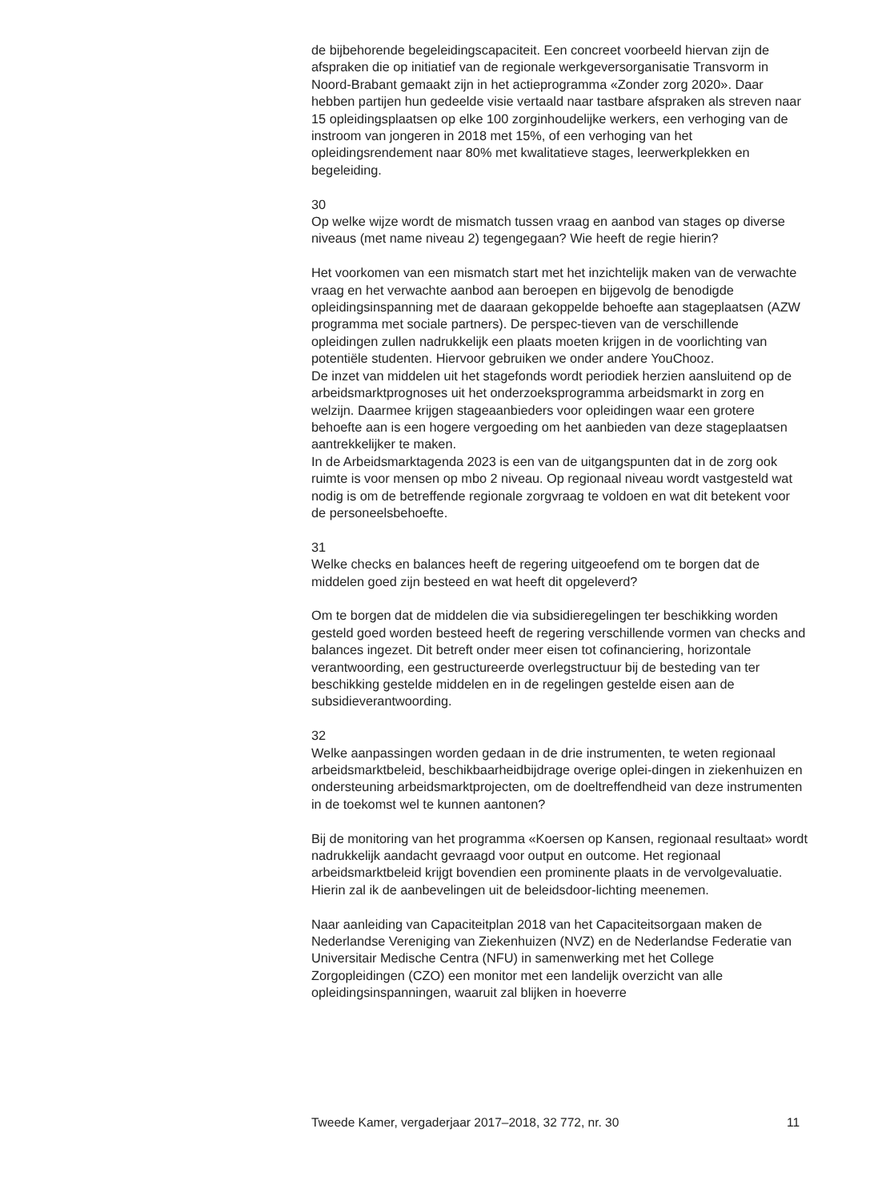de bijbehorende begeleidingscapaciteit. Een concreet voorbeeld hiervan zijn de afspraken die op initiatief van de regionale werkgeversorganisatie Transvorm in Noord-Brabant gemaakt zijn in het actieprogramma «Zonder zorg 2020». Daar hebben partijen hun gedeelde visie vertaald naar tastbare afspraken als streven naar 15 opleidingsplaatsen op elke 100 zorginhoudelijke werkers, een verhoging van de instroom van jongeren in 2018 met 15%, of een verhoging van het opleidingsrendement naar 80% met kwalitatieve stages, leerwerkplekken en begeleiding.
30
Op welke wijze wordt de mismatch tussen vraag en aanbod van stages op diverse niveaus (met name niveau 2) tegengegaan? Wie heeft de regie hierin?
Het voorkomen van een mismatch start met het inzichtelijk maken van de verwachte vraag en het verwachte aanbod aan beroepen en bijgevolg de benodigde opleidingsinspanning met de daaraan gekoppelde behoefte aan stageplaatsen (AZW programma met sociale partners). De perspec-tieven van de verschillende opleidingen zullen nadrukkelijk een plaats moeten krijgen in de voorlichting van potentiële studenten. Hiervoor gebruiken we onder andere YouChooz.
De inzet van middelen uit het stagefonds wordt periodiek herzien aansluitend op de arbeidsmarktprognoses uit het onderzoeksprogramma arbeidsmarkt in zorg en welzijn. Daarmee krijgen stageaanbieders voor opleidingen waar een grotere behoefte aan is een hogere vergoeding om het aanbieden van deze stageplaatsen aantrekkelijker te maken.
In de Arbeidsmarktagenda 2023 is een van de uitgangspunten dat in de zorg ook ruimte is voor mensen op mbo 2 niveau. Op regionaal niveau wordt vastgesteld wat nodig is om de betreffende regionale zorgvraag te voldoen en wat dit betekent voor de personeelsbehoefte.
31
Welke checks en balances heeft de regering uitgeoefend om te borgen dat de middelen goed zijn besteed en wat heeft dit opgeleverd?
Om te borgen dat de middelen die via subsidieregelingen ter beschikking worden gesteld goed worden besteed heeft de regering verschillende vormen van checks and balances ingezet. Dit betreft onder meer eisen tot cofinanciering, horizontale verantwoording, een gestructureerde overlegstructuur bij de besteding van ter beschikking gestelde middelen en in de regelingen gestelde eisen aan de subsidieverantwoording.
32
Welke aanpassingen worden gedaan in de drie instrumenten, te weten regionaal arbeidsmarktbeleid, beschikbaarheidbijdrage overige oplei-dingen in ziekenhuizen en ondersteuning arbeidsmarktprojecten, om de doeltreffendheid van deze instrumenten in de toekomst wel te kunnen aantonen?
Bij de monitoring van het programma «Koersen op Kansen, regionaal resultaat» wordt nadrukkelijk aandacht gevraagd voor output en outcome. Het regionaal arbeidsmarktbeleid krijgt bovendien een prominente plaats in de vervolgevaluatie. Hierin zal ik de aanbevelingen uit de beleidsdoor-lichting meenemen.
Naar aanleiding van Capaciteitplan 2018 van het Capaciteitsorgaan maken de Nederlandse Vereniging van Ziekenhuizen (NVZ) en de Nederlandse Federatie van Universitair Medische Centra (NFU) in samenwerking met het College Zorgopleidingen (CZO) een monitor met een landelijk overzicht van alle opleidingsinspanningen, waaruit zal blijken in hoeverre
Tweede Kamer, vergaderjaar 2017–2018, 32 772, nr. 30 11